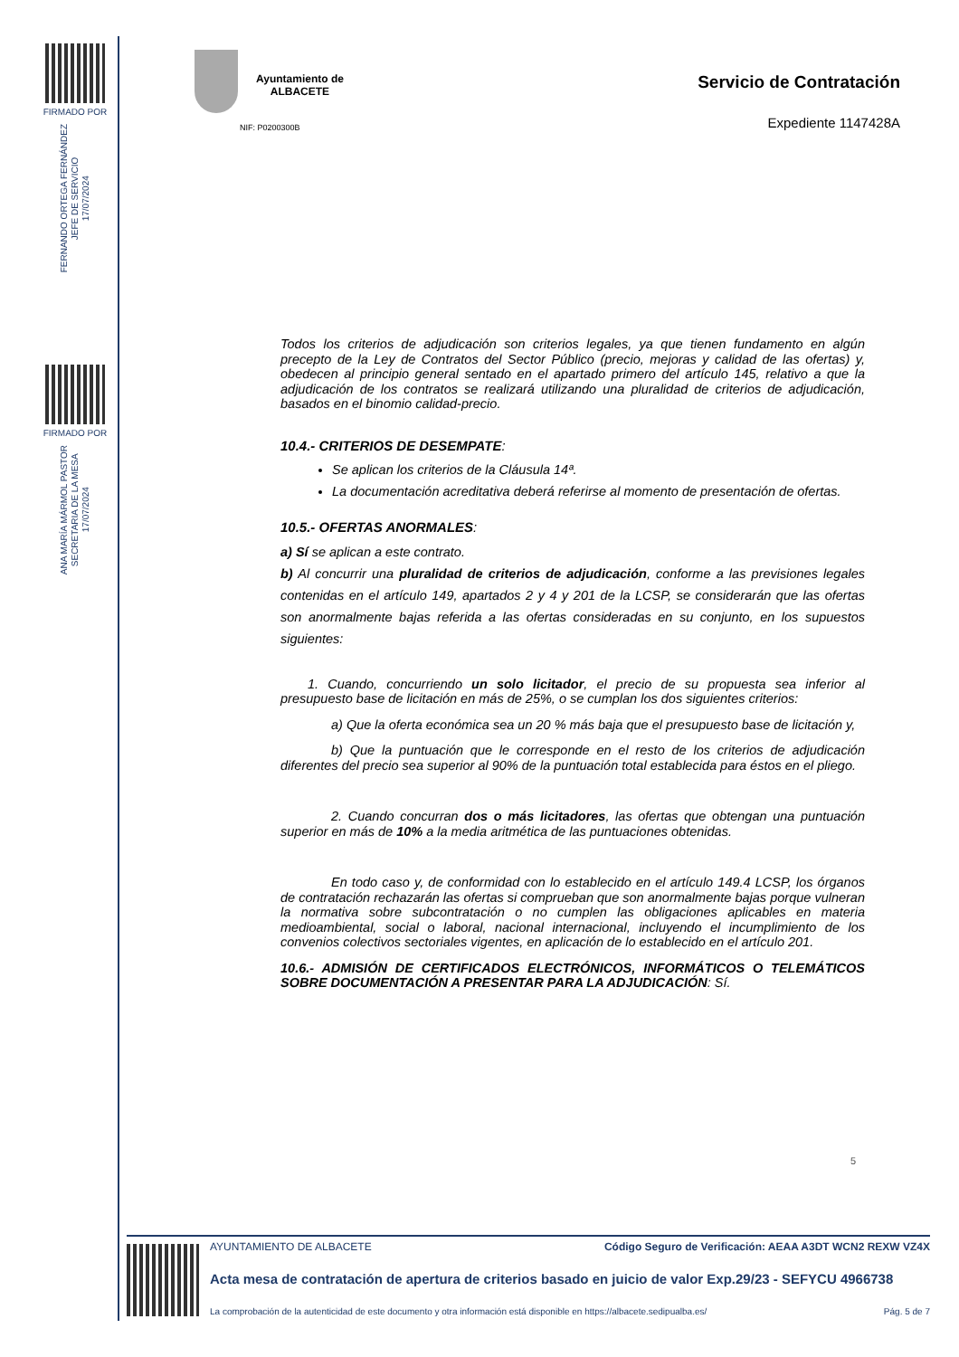FIRMADO POR
FERNANDO ORTEGA FERNÁNDEZ
JEFE DE SERVICIO
17/07/2024
FIRMADO POR
ANA MARÍA MÁRMOL PASTOR
SECRETARIA DE LA MESA
17/07/2024
Ayuntamiento de
ALBACETE
NIF: P0200300B
Servicio de Contratación
Expediente 1147428A
Todos los criterios de adjudicación son criterios legales, ya que tienen fundamento en algún precepto de la Ley de Contratos del Sector Público (precio, mejoras y calidad de las ofertas) y, obedecen al principio general sentado en el apartado primero del artículo 145, relativo a que la adjudicación de los contratos se realizará utilizando una pluralidad de criterios de adjudicación, basados en el binomio calidad-precio.
10.4.- CRITERIOS DE DESEMPATE:
Se aplican los criterios de la Cláusula 14ª.
La documentación acreditativa deberá referirse al momento de presentación de ofertas.
10.5.- OFERTAS ANORMALES:
a) Sí se aplican a este contrato.
b) Al concurrir una pluralidad de criterios de adjudicación, conforme a las previsiones legales contenidas en el artículo 149, apartados 2 y 4 y 201 de la LCSP, se considerarán que las ofertas son anormalmente bajas referida a las ofertas consideradas en su conjunto, en los supuestos siguientes:
1. Cuando, concurriendo un solo licitador, el precio de su propuesta sea inferior al presupuesto base de licitación en más de 25%, o se cumplan los dos siguientes criterios:
a) Que la oferta económica sea un 20 % más baja que el presupuesto base de licitación y,
b) Que la puntuación que le corresponde en el resto de los criterios de adjudicación diferentes del precio sea superior al 90% de la puntuación total establecida para éstos en el pliego.
2. Cuando concurran dos o más licitadores, las ofertas que obtengan una puntuación superior en más de 10% a la media aritmética de las puntuaciones obtenidas.
En todo caso y, de conformidad con lo establecido en el artículo 149.4 LCSP, los órganos de contratación rechazarán las ofertas si comprueban que son anormalmente bajas porque vulneran la normativa sobre subcontratación o no cumplen las obligaciones aplicables en materia medioambiental, social o laboral, nacional internacional, incluyendo el incumplimiento de los convenios colectivos sectoriales vigentes, en aplicación de lo establecido en el artículo 201.
10.6.- ADMISIÓN DE CERTIFICADOS ELECTRÓNICOS, INFORMÁTICOS O TELEMÁTICOS SOBRE DOCUMENTACIÓN A PRESENTAR PARA LA ADJUDICACIÓN: Sí.
5
AYUNTAMIENTO DE ALBACETE Código Seguro de Verificación: AEAA A3DT WCN2 REXW VZ4X
Acta mesa de contratación de apertura de criterios basado en juicio de valor Exp.29/23 - SEFYCU 4966738
La comprobación de la autenticidad de este documento y otra información está disponible en https://albacete.sedipualba.es/ Pág. 5 de 7